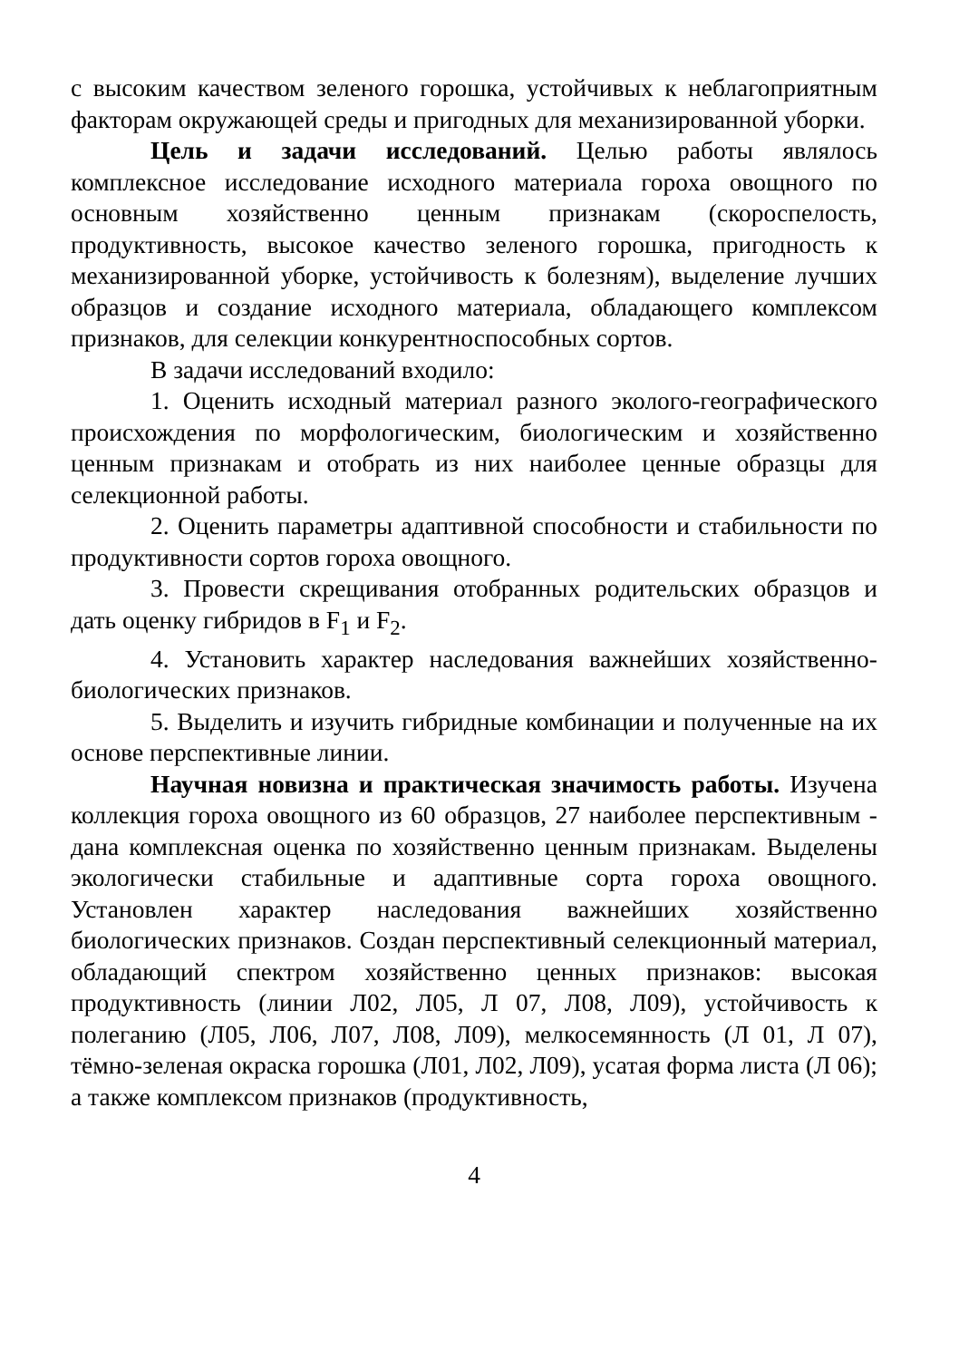с высоким качеством зеленого горошка, устойчивых к неблагоприятным факторам окружающей среды и пригодных для механизированной уборки.
Цель и задачи исследований. Целью работы являлось комплексное исследование исходного материала гороха овощного по основным хозяйственно ценным признакам (скороспелость, продуктивность, высокое качество зеленого горошка, пригодность к механизированной уборке, устойчивость к болезням), выделение лучших образцов и создание исходного материала, обладающего комплексом признаков, для селекции конкурентноспособных сортов.
В задачи исследований входило:
1. Оценить исходный материал разного эколого-географического происхождения по морфологическим, биологическим и хозяйственно ценным признакам и отобрать из них наиболее ценные образцы для селекционной работы.
2. Оценить параметры адаптивной способности и стабильности по продуктивности сортов гороха овощного.
3. Провести скрещивания отобранных родительских образцов и дать оценку гибридов в F<sub>1</sub> и F<sub>2</sub>.
4. Установить характер наследования важнейших хозяйственно-биологических признаков.
5. Выделить и изучить гибридные комбинации и полученные на их основе перспективные линии.
Научная новизна и практическая значимость работы. Изучена коллекция гороха овощного из 60 образцов, 27 наиболее перспективным - дана комплексная оценка по хозяйственно ценным признакам. Выделены экологически стабильные и адаптивные сорта гороха овощного. Установлен характер наследования важнейших хозяйственно биологических признаков. Создан перспективный селекционный материал, обладающий спектром хозяйственно ценных признаков: высокая продуктивность (линии Л02, Л05, Л 07, Л08, Л09), устойчивость к полеганию (Л05, Л06, Л07, Л08, Л09), мелкосемянность (Л 01, Л 07), тёмно-зеленая окраска горошка (Л01, Л02, Л09), усатая форма листа (Л 06); а также комплексом признаков (продуктивность,
4